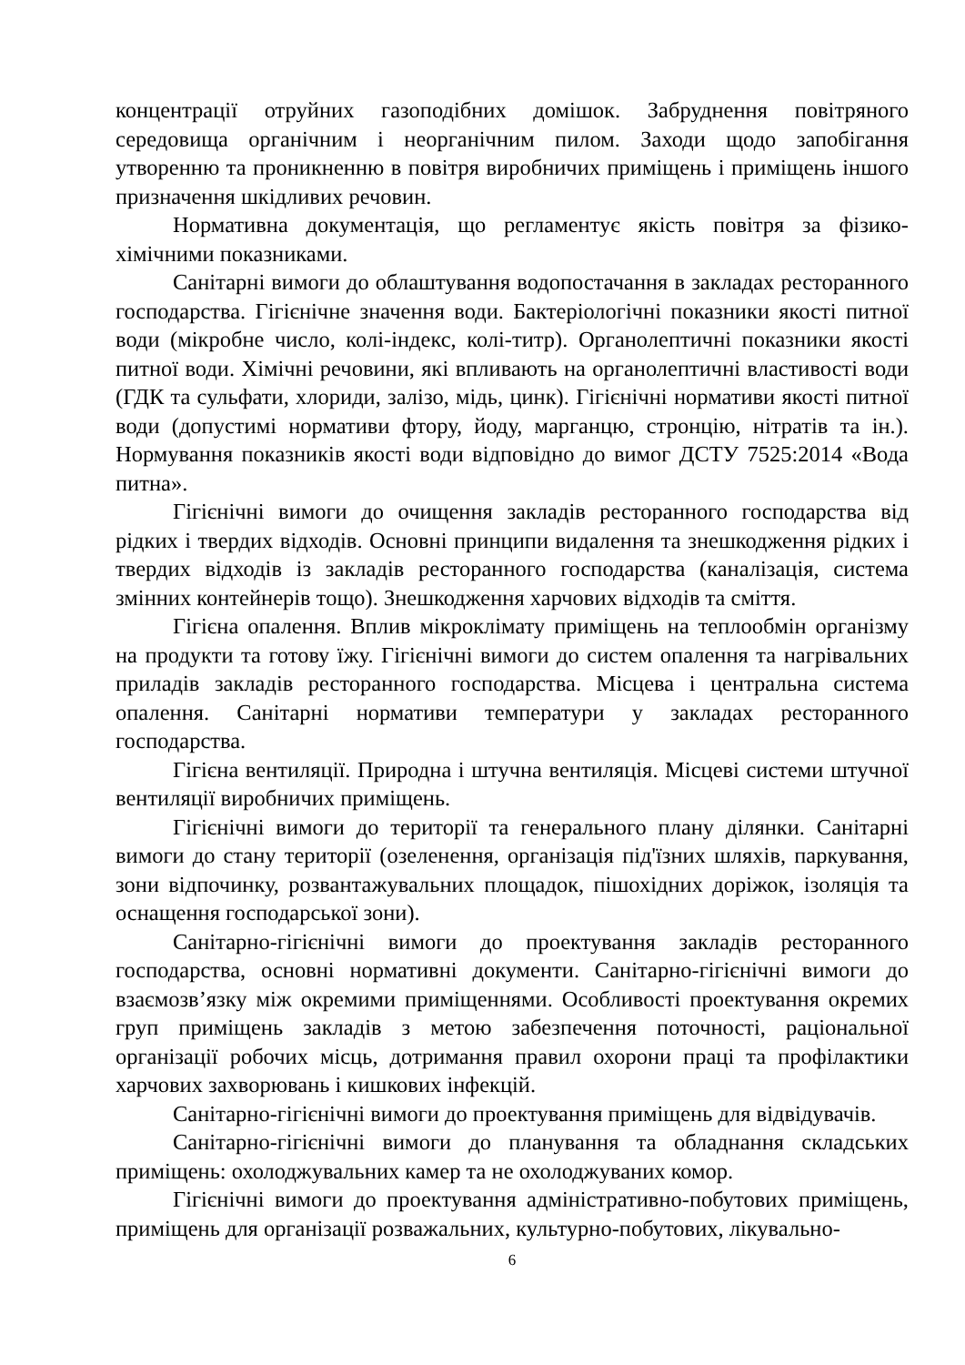концентрації отруйних газоподібних домішок. Забруднення повітряного середовища органічним і неорганічним пилом. Заходи щодо запобігання утворенню та проникненню в повітря виробничих приміщень і приміщень іншого призначення шкідливих речовин.
Нормативна документація, що регламентує якість повітря за фізико-хімічними показниками.
Санітарні вимоги до облаштування водопостачання в закладах ресторанного господарства. Гігієнічне значення води. Бактеріологічні показники якості питної води (мікробне число, колі-індекс, колі-титр). Органолептичні показники якості питної води. Хімічні речовини, які впливають на органолептичні властивості води (ГДК та сульфати, хлориди, залізо, мідь, цинк). Гігієнічні нормативи якості питної води (допустимі нормативи фтору, йоду, марганцю, стронцію, нітратів та ін.). Нормування показників якості води відповідно до вимог ДСТУ 7525:2014 «Вода питна».
Гігієнічні вимоги до очищення закладів ресторанного господарства від рідких і твердих відходів. Основні принципи видалення та знешкодження рідких і твердих відходів із закладів ресторанного господарства (каналізація, система змінних контейнерів тощо). Знешкодження харчових відходів та сміття.
Гігієна опалення. Вплив мікроклімату приміщень на теплообмін організму на продукти та готову їжу. Гігієнічні вимоги до систем опалення та нагрівальних приладів закладів ресторанного господарства. Місцева і центральна система опалення. Санітарні нормативи температури у закладах ресторанного господарства.
Гігієна вентиляції. Природна і штучна вентиляція. Місцеві системи штучної вентиляції виробничих приміщень.
Гігієнічні вимоги до території та генерального плану ділянки. Санітарні вимоги до стану території (озеленення, організація під'їзних шляхів, паркування, зони відпочинку, розвантажувальних площадок, пішохідних доріжок, ізоляція та оснащення господарської зони).
Санітарно-гігієнічні вимоги до проектування закладів ресторанного господарства, основні нормативні документи. Санітарно-гігієнічні вимоги до взаємозв’язку між окремими приміщеннями. Особливості проектування окремих груп приміщень закладів з метою забезпечення поточності, раціональної організації робочих місць, дотримання правил охорони праці та профілактики харчових захворювань і кишкових інфекцій.
Санітарно-гігієнічні вимоги до проектування приміщень для відвідувачів.
Санітарно-гігієнічні вимоги до планування та обладнання складських приміщень: охолоджувальних камер та не охолоджуваних комор.
Гігієнічні вимоги до проектування адміністративно-побутових приміщень, приміщень для організації розважальних, культурно-побутових, лікувально-
6